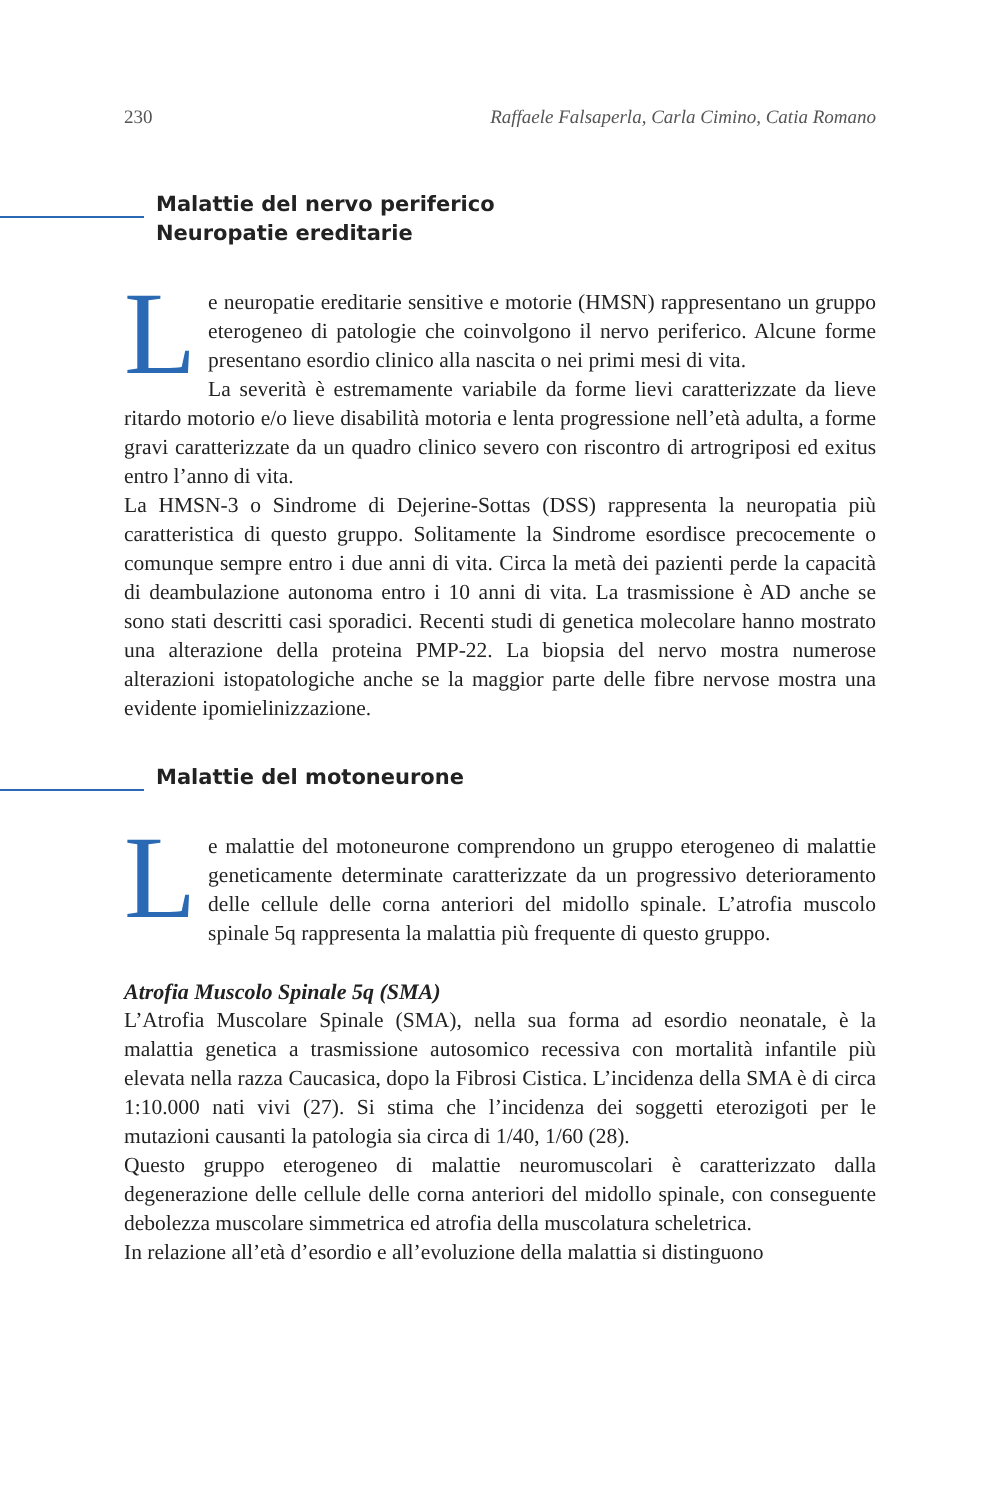230 Raffaele Falsaperla, Carla Cimino, Catia Romano
Malattie del nervo periferico
Neuropatie ereditarie
Le neuropatie ereditarie sensitive e motorie (HMSN) rappresentano un gruppo eterogeneo di patologie che coinvolgono il nervo periferico. Alcune forme presentano esordio clinico alla nascita o nei primi mesi di vita.
La severità è estremamente variabile da forme lievi caratterizzate da lieve ritardo motorio e/o lieve disabilità motoria e lenta progressione nell’età adulta, a forme gravi caratterizzate da un quadro clinico severo con riscontro di artrogriposi ed exitus entro l’anno di vita.
La HMSN-3 o Sindrome di Dejerine-Sottas (DSS) rappresenta la neuropatia più caratteristica di questo gruppo. Solitamente la Sindrome esordisce precocemente o comunque sempre entro i due anni di vita. Circa la metà dei pazienti perde la capacità di deambulazione autonoma entro i 10 anni di vita. La trasmissione è AD anche se sono stati descritti casi sporadici. Recenti studi di genetica molecolare hanno mostrato una alterazione della proteina PMP-22. La biopsia del nervo mostra numerose alterazioni istopatologiche anche se la maggior parte delle fibre nervose mostra una evidente ipomielinizzazione.
Malattie del motoneurone
Le malattie del motoneurone comprendono un gruppo eterogeneo di malattie geneticamente determinate caratterizzate da un progressivo deterioramento delle cellule delle corna anteriori del midollo spinale. L’atrofia muscolo spinale 5q rappresenta la malattia più frequente di questo gruppo.
Atrofia Muscolo Spinale 5q (SMA)
L’Atrofia Muscolare Spinale (SMA), nella sua forma ad esordio neonatale, è la malattia genetica a trasmissione autosomico recessiva con mortalità infantile più elevata nella razza Caucasica, dopo la Fibrosi Cistica. L’incidenza della SMA è di circa 1:10.000 nati vivi (27). Si stima che l’incidenza dei soggetti eterozigoti per le mutazioni causanti la patologia sia circa di 1/40, 1/60 (28).
Questo gruppo eterogeneo di malattie neuromuscolari è caratterizzato dalla degenerazione delle cellule delle corna anteriori del midollo spinale, con conseguente debolezza muscolare simmetrica ed atrofia della muscolatura scheletrica.
In relazione all’età d’esordio e all’evoluzione della malattia si distinguono